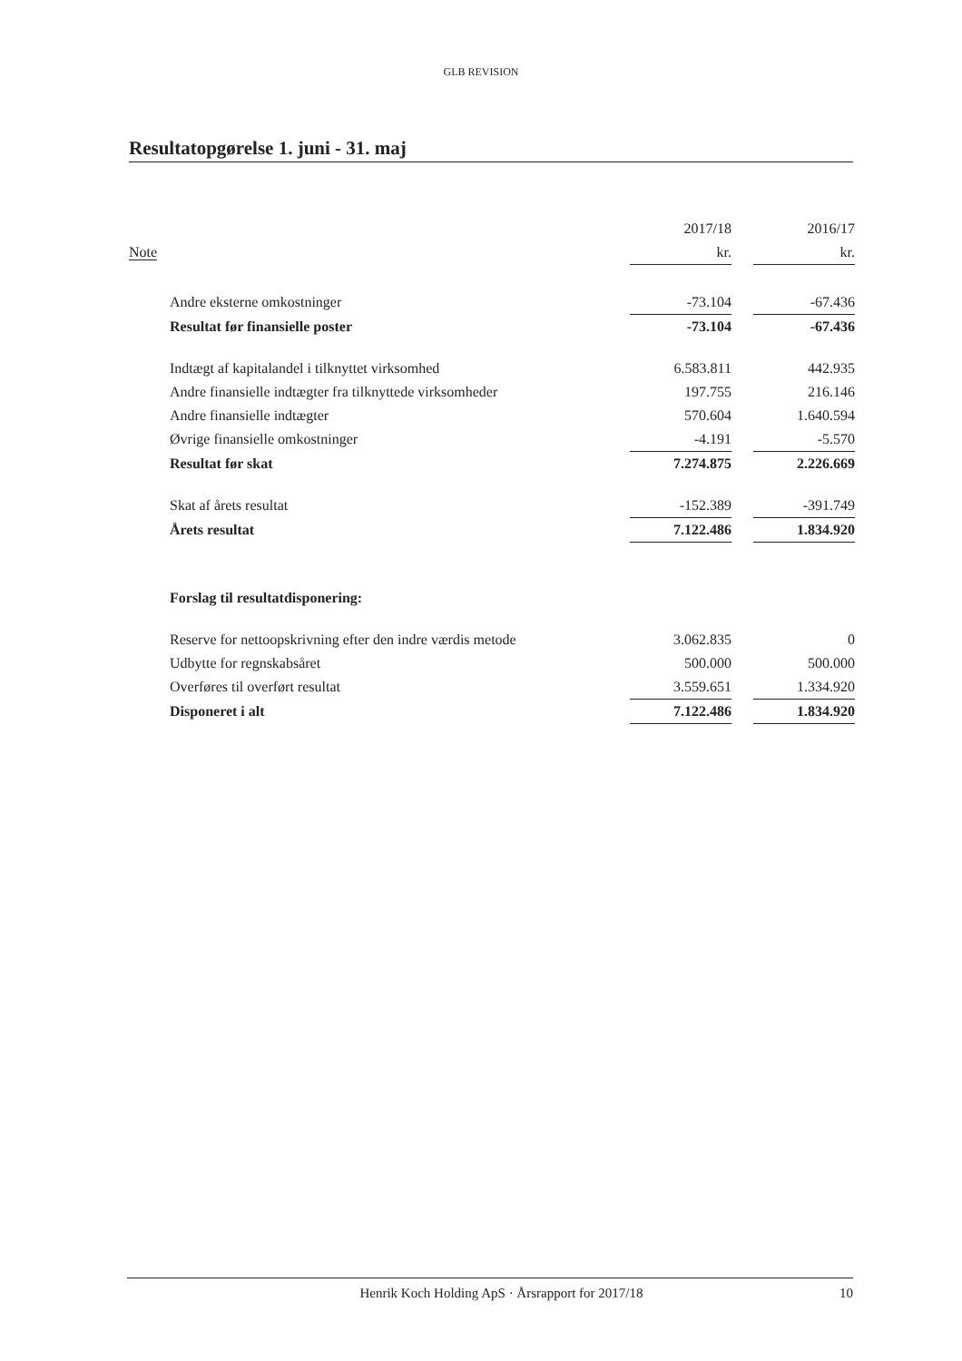GLB REVISION
Resultatopgørelse 1. juni - 31. maj
| | | 2017/18 | | 2016/17 |
| --- | --- | --- | --- | --- |
| Note | | kr. | | kr. |
| | Andre eksterne omkostninger | -73.104 | | -67.436 |
| | Resultat før finansielle poster | -73.104 | | -67.436 |
| | Indtægt af kapitalandel i tilknyttet virksomhed | 6.583.811 | | 442.935 |
| | Andre finansielle indtægter fra tilknyttede virksomheder | 197.755 | | 216.146 |
| | Andre finansielle indtægter | 570.604 | | 1.640.594 |
| | Øvrige finansielle omkostninger | -4.191 | | -5.570 |
| | Resultat før skat | 7.274.875 | | 2.226.669 |
| | Skat af årets resultat | -152.389 | | -391.749 |
| | Årets resultat | 7.122.486 | | 1.834.920 |
| | Forslag til resultatdisponering: | | | |
| | Reserve for nettoopskrivning efter den indre værdis metode | 3.062.835 | | 0 |
| | Udbytte for regnskabsåret | 500.000 | | 500.000 |
| | Overføres til overført resultat | 3.559.651 | | 1.334.920 |
| | Disponeret i alt | 7.122.486 | | 1.834.920 |
Henrik Koch Holding ApS · Årsrapport for 2017/18 10